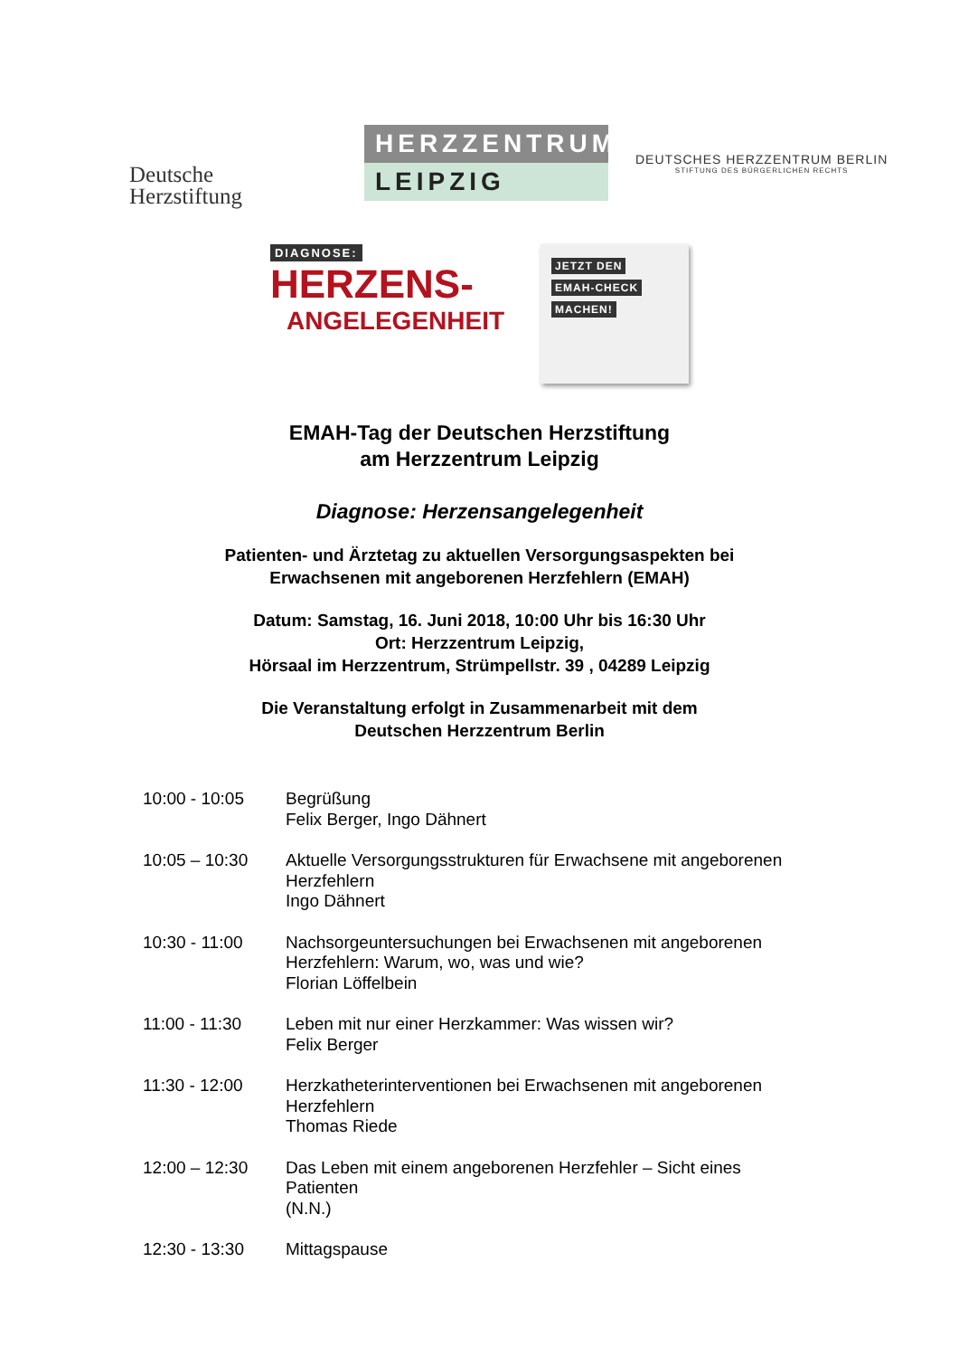Deutsche
Herzstiftung
HERZZENTRUM
LEIPZIG
DEUTSCHES HERZZENTRUM BERLIN
STIFTUNG DES BÜRGERLICHEN RECHTS
DIAGNOSE:
HERZENS-
ANGELEGENHEIT
JETZT DEN
EMAH-CHECK
MACHEN!
EMAH-Tag der Deutschen Herzstiftung
am Herzzentrum Leipzig
Diagnose: Herzensangelegenheit
Patienten- und Ärztetag zu aktuellen Versorgungsaspekten bei
Erwachsenen mit angeborenen Herzfehlern (EMAH)
Datum: Samstag, 16. Juni 2018, 10:00 Uhr bis 16:30 Uhr
Ort: Herzzentrum Leipzig,
Hörsaal im Herzzentrum, Strümpellstr. 39 , 04289 Leipzig
Die Veranstaltung erfolgt in Zusammenarbeit mit dem
Deutschen Herzzentrum Berlin
| 10:00 - 10:05 | Begrüßung Felix Berger, Ingo Dähnert |
| 10:05 – 10:30 | Aktuelle Versorgungsstrukturen für Erwachsene mit angeborenen Herzfehlern Ingo Dähnert |
| 10:30 - 11:00 | Nachsorgeuntersuchungen bei Erwachsenen mit angeborenen Herzfehlern: Warum, wo, was und wie? Florian Löffelbein |
| 11:00 - 11:30 | Leben mit nur einer Herzkammer: Was wissen wir? Felix Berger |
| 11:30 - 12:00 | Herzkatheterinterventionen bei Erwachsenen mit angeborenen Herzfehlern Thomas Riede |
| 12:00 – 12:30 | Das Leben mit einem angeborenen Herzfehler – Sicht eines Patienten (N.N.) |
| 12:30 - 13:30 | Mittagspause |